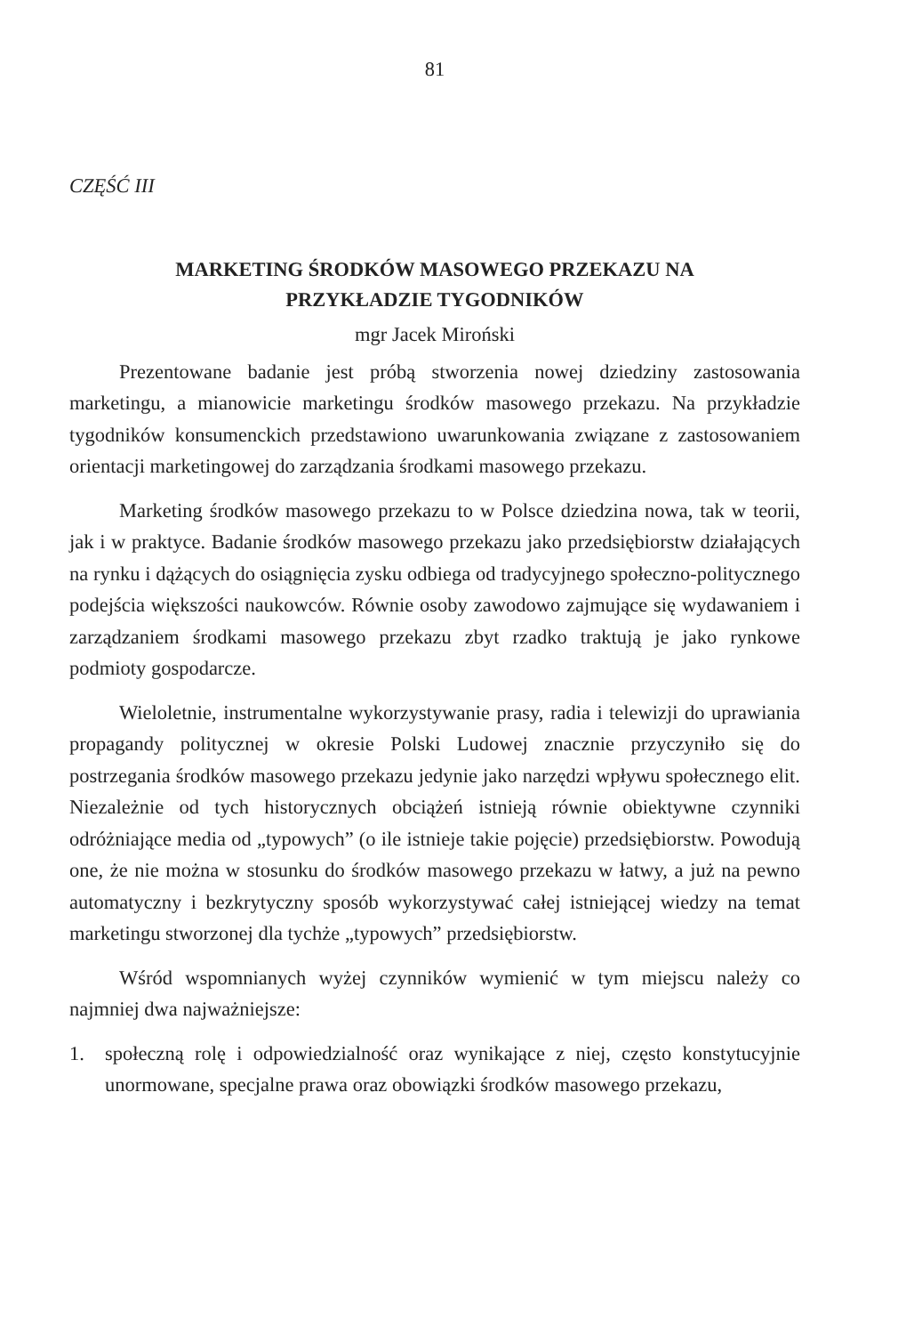81
CZĘŚĆ III
MARKETING ŚRODKÓW MASOWEGO PRZEKAZU NA
PRZYKŁADZIE TYGODNIKÓW
mgr Jacek Miroński
Prezentowane badanie jest próbą stworzenia nowej dziedziny zastosowania marketingu, a mianowicie marketingu środków masowego przekazu. Na przykładzie tygodników konsumenckich przedstawiono uwarunkowania związane z zastosowaniem orientacji marketingowej do zarządzania środkami masowego przekazu.
Marketing środków masowego przekazu to w Polsce dziedzina nowa, tak w teorii, jak i w praktyce. Badanie środków masowego przekazu jako przedsiębiorstw działających na rynku i dążących do osiągnięcia zysku odbiega od tradycyjnego społeczno-politycznego podejścia większości naukowców. Równie osoby zawodowo zajmujące się wydawaniem i zarządzaniem środkami masowego przekazu zbyt rzadko traktują je jako rynkowe podmioty gospodarcze.
Wieloletnie, instrumentalne wykorzystywanie prasy, radia i telewizji do uprawiania propagandy politycznej w okresie Polski Ludowej znacznie przyczyniło się do postrzegania środków masowego przekazu jedynie jako narzędzi wpływu społecznego elit. Niezależnie od tych historycznych obciążeń istnieją równie obiektywne czynniki odróżniające media od „typowych” (o ile istnieje takie pojęcie) przedsiębiorstw. Powodują one, że nie można w stosunku do środków masowego przekazu w łatwy, a już na pewno automatyczny i bezkrytyczny sposób wykorzystywać całej istniejącej wiedzy na temat marketingu stworzonej dla tychże „typowych” przedsiębiorstw.
Wśród wspomnianych wyżej czynników wymienić w tym miejscu należy co najmniej dwa najważniejsze:
1. społeczną rolę i odpowiedzialność oraz wynikające z niej, często konstytucyjnie unormowane, specjalne prawa oraz obowiązki środków masowego przekazu,